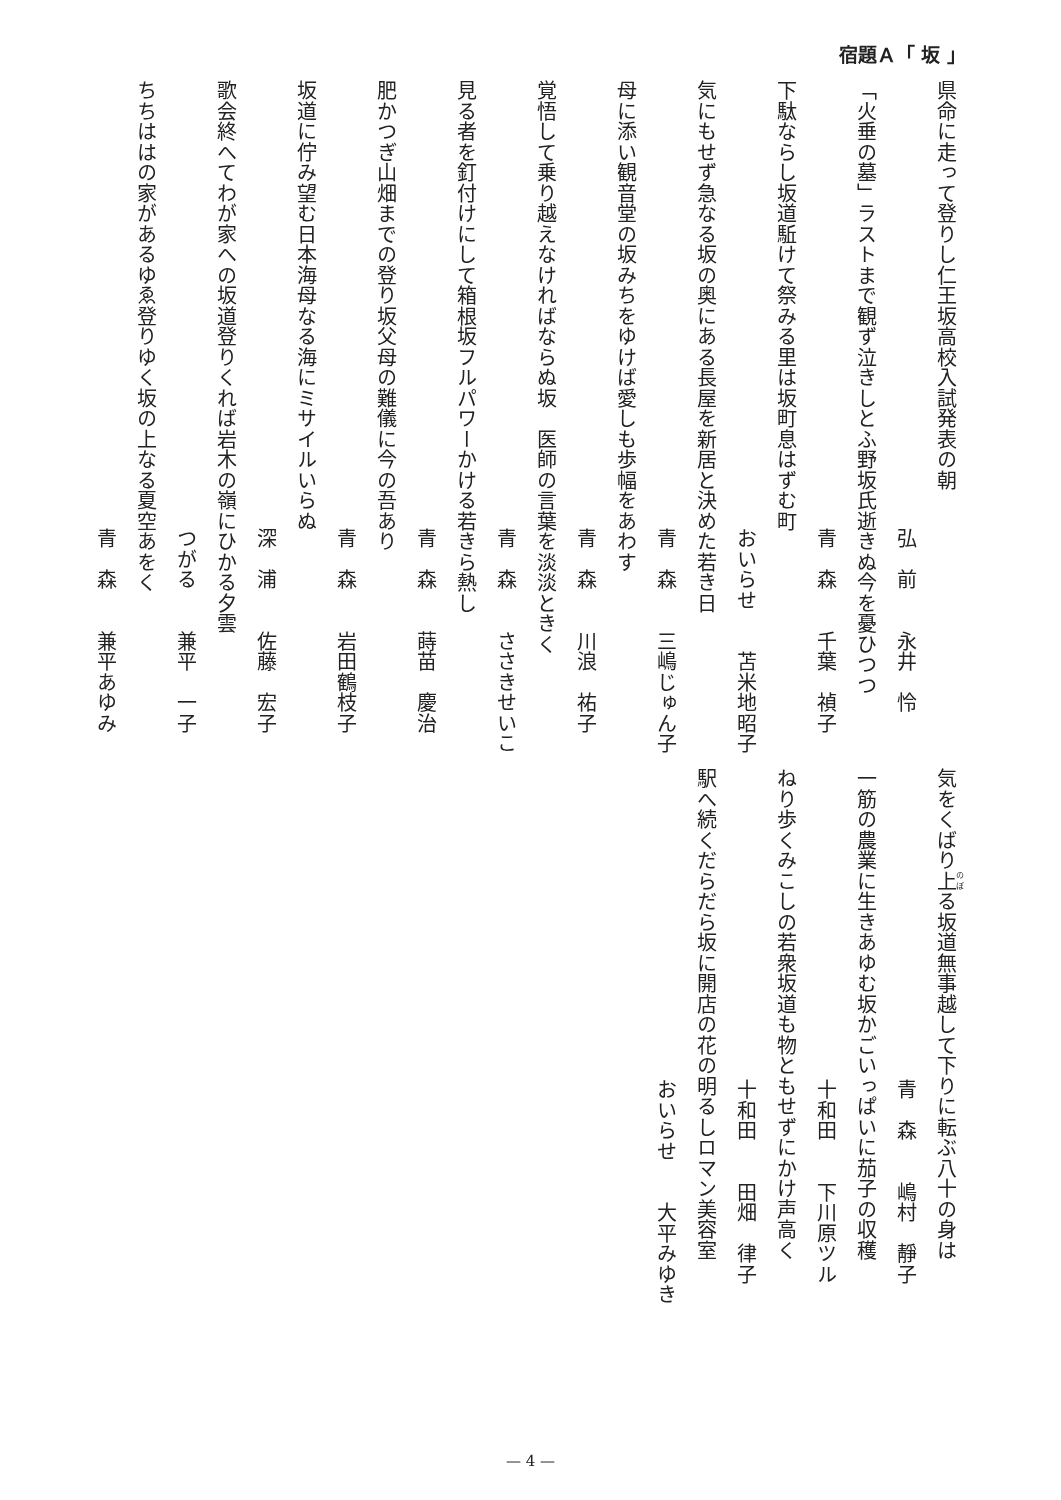宿題Ａ「 坂 」
県命に走って登りし仁王坂高校入試発表の朝
弘　前　　永井　怜
「火垂の墓」ラストまで観ず泣きしとふ野坂氏逝きぬ今を憂ひつつ
青　森　　千葉　禎子
下駄ならし坂道駈けて祭みる里は坂町息はずむ町
おいらせ　　苫米地昭子
気にもせず急なる坂の奥にある長屋を新居と決めた若き日
青　森　　三嶋じゅん子
母に添い観音堂の坂みちをゆけば愛しも歩幅をあわす
青　森　　川浪　祐子
覚悟して乗り越えなければならぬ坂　医師の言葉を淡淡ときく
青　森　　ささきせいこ
見る者を釘付けにして箱根坂フルパワーかける若きら熱し
青　森　　蒔苗　慶治
肥かつぎ山畑までの登り坂父母の難儀に今の吾あり
青　森　　岩田鶴枝子
坂道に佇み望む日本海母なる海にミサイルいらぬ
深　浦　　佐藤　宏子
歌会終へてわが家への坂道登りくれば岩木の嶺にひかる夕雲
つがる　　兼平　一子
ちちははの家があるゆゑ登りゆく坂の上なる夏空あをく
青　森　　兼平あゆみ
気をくばり上る坂道無事越して下りに転ぶ八十の身は
青　森　　嶋村　靜子
一筋の農業に生きあゆむ坂かごいっぱいに茄子の収穫
十和田　　下川原ツル
ねり歩くみこしの若衆坂道も物ともせずにかけ声高く
十和田　　田畑　律子
駅へ続くだらだら坂に開店の花の明るしロマン美容室
おいらせ　　大平みゆき
— 4 —